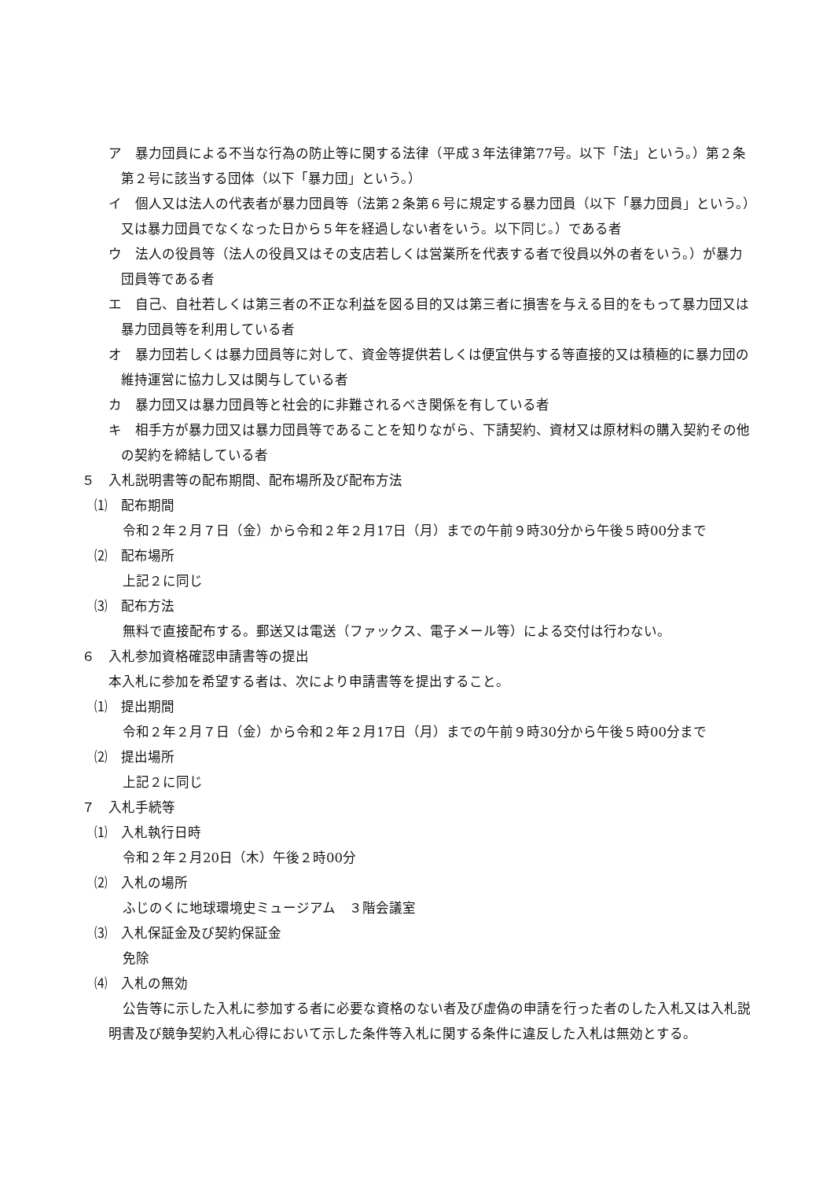ア　暴力団員による不当な行為の防止等に関する法律（平成３年法律第77号。以下「法」という。）第２条第２号に該当する団体（以下「暴力団」という。）
イ　個人又は法人の代表者が暴力団員等（法第２条第６号に規定する暴力団員（以下「暴力団員」という。）又は暴力団員でなくなった日から５年を経過しない者をいう。以下同じ。）である者
ウ　法人の役員等（法人の役員又はその支店若しくは営業所を代表する者で役員以外の者をいう。）が暴力団員等である者
エ　自己、自社若しくは第三者の不正な利益を図る目的又は第三者に損害を与える目的をもって暴力団又は暴力団員等を利用している者
オ　暴力団若しくは暴力団員等に対して、資金等提供若しくは便宜供与する等直接的又は積極的に暴力団の維持運営に協力し又は関与している者
カ　暴力団又は暴力団員等と社会的に非難されるべき関係を有している者
キ　相手方が暴力団又は暴力団員等であることを知りながら、下請契約、資材又は原材料の購入契約その他の契約を締結している者
５　入札説明書等の配布期間、配布場所及び配布方法
⑴　配布期間
令和２年２月７日（金）から令和２年２月17日（月）までの午前９時30分から午後５時00分まで
⑵　配布場所
上記２に同じ
⑶　配布方法
無料で直接配布する。郵送又は電送（ファックス、電子メール等）による交付は行わない。
６　入札参加資格確認申請書等の提出
本入札に参加を希望する者は、次により申請書等を提出すること。
⑴　提出期間
令和２年２月７日（金）から令和２年２月17日（月）までの午前９時30分から午後５時00分まで
⑵　提出場所
上記２に同じ
７　入札手続等
⑴　入札執行日時
令和２年２月20日（木）午後２時00分
⑵　入札の場所
ふじのくに地球環境史ミュージアム　３階会議室
⑶　入札保証金及び契約保証金
免除
⑷　入札の無効
公告等に示した入札に参加する者に必要な資格のない者及び虚偽の申請を行った者のした入札又は入札説明書及び競争契約入札心得において示した条件等入札に関する条件に違反した入札は無効とする。